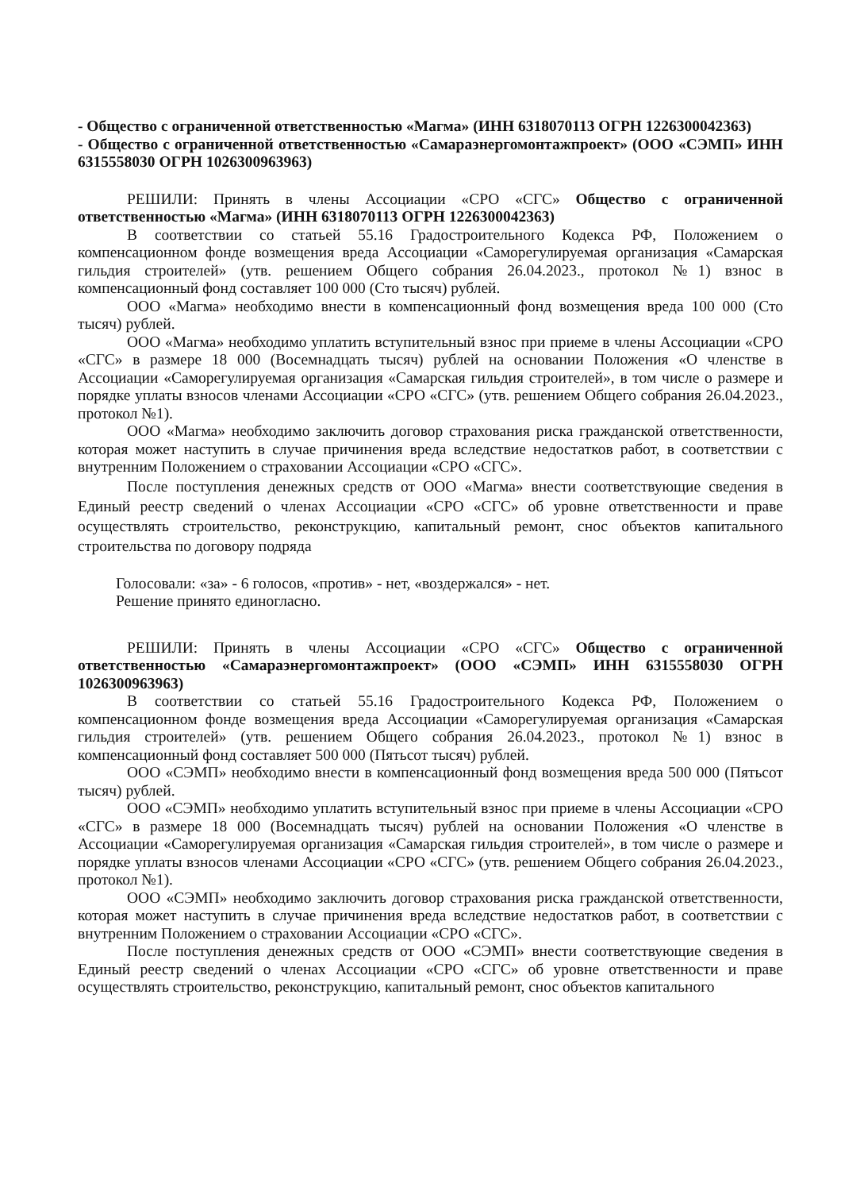- Общество с ограниченной ответственностью «Магма» (ИНН 6318070113 ОГРН 1226300042363)
- Общество с ограниченной ответственностью «Самараэнергомонтажпроект» (ООО «СЭМП» ИНН 6315558030 ОГРН 1026300963963)
РЕШИЛИ: Принять в члены Ассоциации «СРО «СГС» Общество с ограниченной ответственностью «Магма» (ИНН 6318070113 ОГРН 1226300042363)
В соответствии со статьей 55.16 Градостроительного Кодекса РФ, Положением о компенсационном фонде возмещения вреда Ассоциации «Саморегулируемая организация «Самарская гильдия строителей» (утв. решением Общего собрания 26.04.2023., протокол №1) взнос в компенсационный фонд составляет 100 000 (Сто тысяч) рублей.
ООО «Магма» необходимо внести в компенсационный фонд возмещения вреда 100 000 (Сто тысяч) рублей.
ООО «Магма» необходимо уплатить вступительный взнос при приеме в члены Ассоциации «СРО «СГС» в размере 18 000 (Восемнадцать тысяч) рублей на основании Положения «О членстве в Ассоциации «Саморегулируемая организация «Самарская гильдия строителей», в том числе о размере и порядке уплаты взносов членами Ассоциации «СРО «СГС» (утв. решением Общего собрания 26.04.2023., протокол №1).
ООО «Магма» необходимо заключить договор страхования риска гражданской ответственности, которая может наступить в случае причинения вреда вследствие недостатков работ, в соответствии с внутренним Положением о страховании Ассоциации «СРО «СГС».
После поступления денежных средств от ООО «Магма» внести соответствующие сведения в Единый реестр сведений о членах Ассоциации «СРО «СГС» об уровне ответственности и праве осуществлять строительство, реконструкцию, капитальный ремонт, снос объектов капитального строительства по договору подряда
Голосовали: «за» - 6 голосов, «против» - нет, «воздержался» - нет.
Решение принято единогласно.
РЕШИЛИ: Принять в члены Ассоциации «СРО «СГС» Общество с ограниченной ответственностью «Самараэнергомонтажпроект» (ООО «СЭМП» ИНН 6315558030 ОГРН 1026300963963)
В соответствии со статьей 55.16 Градостроительного Кодекса РФ, Положением о компенсационном фонде возмещения вреда Ассоциации «Саморегулируемая организация «Самарская гильдия строителей» (утв. решением Общего собрания 26.04.2023., протокол №1) взнос в компенсационный фонд составляет 500 000 (Пятьсот тысяч) рублей.
ООО «СЭМП» необходимо внести в компенсационный фонд возмещения вреда 500 000 (Пятьсот тысяч) рублей.
ООО «СЭМП» необходимо уплатить вступительный взнос при приеме в члены Ассоциации «СРО «СГС» в размере 18 000 (Восемнадцать тысяч) рублей на основании Положения «О членстве в Ассоциации «Саморегулируемая организация «Самарская гильдия строителей», в том числе о размере и порядке уплаты взносов членами Ассоциации «СРО «СГС» (утв. решением Общего собрания 26.04.2023., протокол №1).
ООО «СЭМП» необходимо заключить договор страхования риска гражданской ответственности, которая может наступить в случае причинения вреда вследствие недостатков работ, в соответствии с внутренним Положением о страховании Ассоциации «СРО «СГС».
После поступления денежных средств от ООО «СЭМП» внести соответствующие сведения в Единый реестр сведений о членах Ассоциации «СРО «СГС» об уровне ответственности и праве осуществлять строительство, реконструкцию, капитальный ремонт, снос объектов капитального